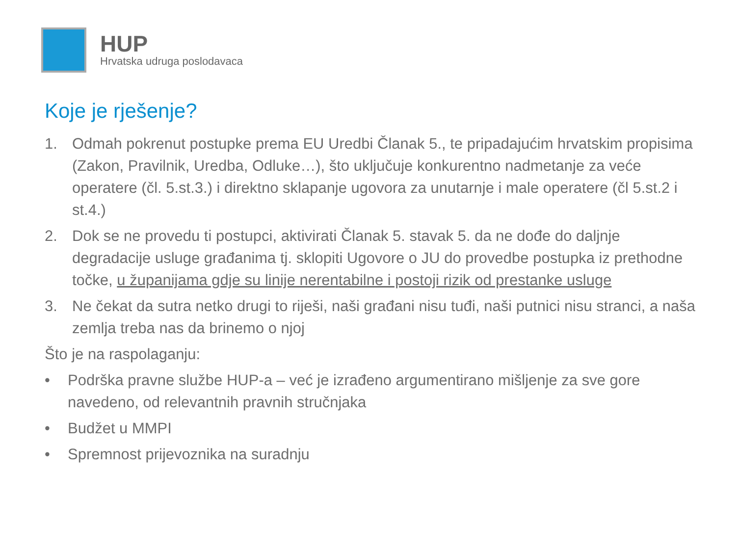HUP
Hrvatska udruga poslodavaca
Koje je rješenje?
1. Odmah pokrenut postupke prema EU Uredbi Članak 5., te pripadajućim hrvatskim propisima (Zakon, Pravilnik, Uredba, Odluke…), što uključuje konkurentno nadmetanje za veće operatere (čl. 5.st.3.) i direktno sklapanje ugovora za unutarnje i male operatere (čl 5.st.2 i st.4.)
2. Dok se ne provedu ti postupci, aktivirati Članak 5. stavak 5. da ne dođe do daljnje degradacije usluge građanima tj. sklopiti Ugovore o JU do provedbe postupka iz prethodne točke, u županijama gdje su linije nerentabilne i postoji rizik od prestanke usluge
3. Ne čekat da sutra netko drugi to riješi, naši građani nisu tuđi, naši putnici nisu stranci, a naša zemlja treba nas da brinemo o njoj
Što je na raspolaganju:
• Podrška pravne službe HUP-a – već je izrađeno argumentirano mišljenje za sve gore navedeno, od relevantnih pravnih stručnjaka
• Budžet u MMPI
• Spremnost prijevoznika na suradnju